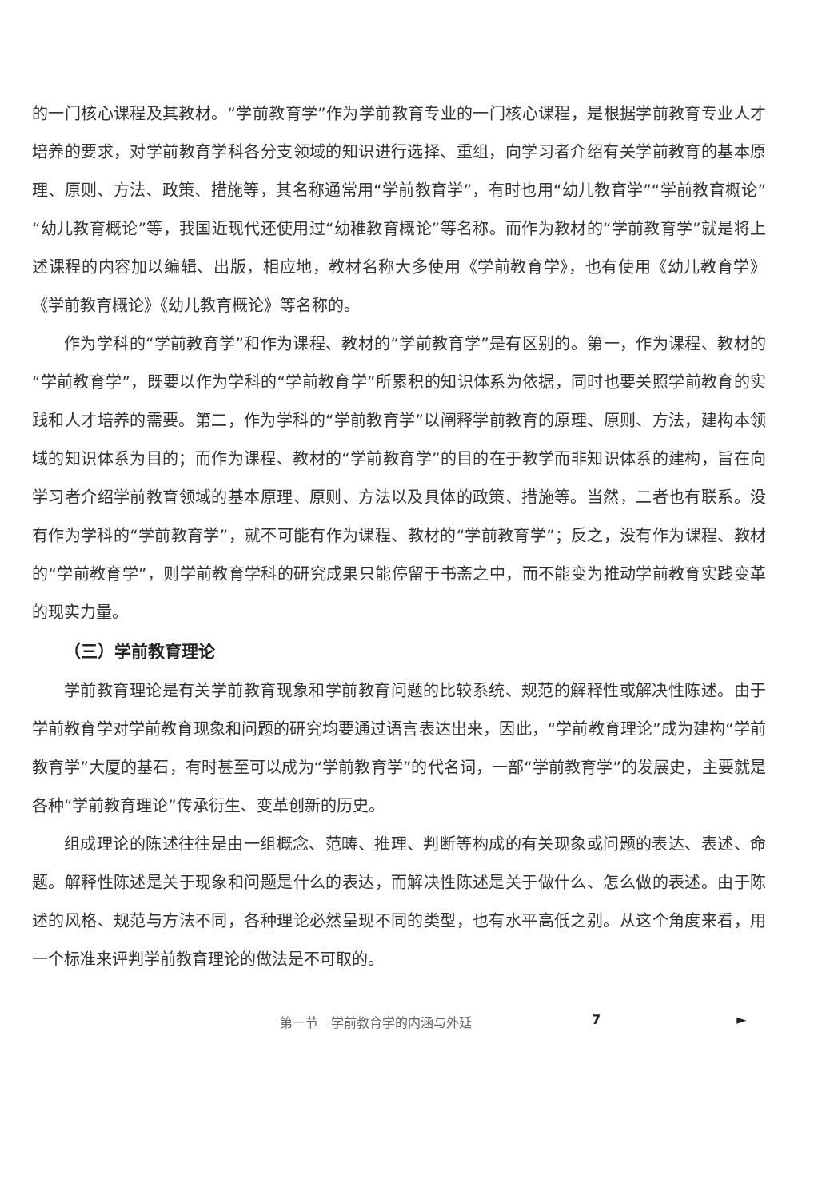的一门核心课程及其教材。“学前教育学”作为学前教育专业的一门核心课程，是根据学前教育专业人才培养的要求，对学前教育学科各分支领域的知识进行选择、重组，向学习者介绍有关学前教育的基本原理、原则、方法、政策、措施等，其名称通常用“学前教育学”，有时也用“幼儿教育学”“学前教育概论”“幼儿教育概论”等，我国近现代还使用过“幼稚教育概论”等名称。而作为教材的“学前教育学”就是将上述课程的内容加以编辑、出版，相应地，教材名称大多使用《学前教育学》，也有使用《幼儿教育学》《学前教育概论》《幼儿教育概论》等名称的。
作为学科的“学前教育学”和作为课程、教材的“学前教育学”是有区别的。第一，作为课程、教材的“学前教育学”，既要以作为学科的“学前教育学”所累积的知识体系为依据，同时也要关照学前教育的实践和人才培养的需要。第二，作为学科的“学前教育学”以阐释学前教育的原理、原则、方法，建构本领域的知识体系为目的；而作为课程、教材的“学前教育学”的目的在于教学而非知识体系的建构，旨在向学习者介绍学前教育领域的基本原理、原则、方法以及具体的政策、措施等。当然，二者也有联系。没有作为学科的“学前教育学”，就不可能有作为课程、教材的“学前教育学”；反之，没有作为课程、教材的“学前教育学”，则学前教育学科的研究成果只能停留于书斋之中，而不能变为推动学前教育实践变革的现实力量。
（三）学前教育理论
学前教育理论是有关学前教育现象和学前教育问题的比较系统、规范的解释性或解决性陈述。由于学前教育学对学前教育现象和问题的研究均要通过语言表达出来，因此，“学前教育理论”成为建构“学前教育学”大厦的基石，有时甚至可以成为“学前教育学”的代名词，一部“学前教育学”的发展史，主要就是各种“学前教育理论”传承衍生、变革创新的历史。
组成理论的陈述往往是由一组概念、范畴、推理、判断等构成的有关现象或问题的表达、表述、命题。解释性陈述是关于现象和问题是什么的表达，而解决性陈述是关于做什么、怎么做的表述。由于陈述的风格、规范与方法不同，各种理论必然呈现不同的类型，也有水平高低之别。从这个角度来看，用一个标准来评判学前教育理论的做法是不可取的。
第一节　学前教育学的内涵与外延 7 ►